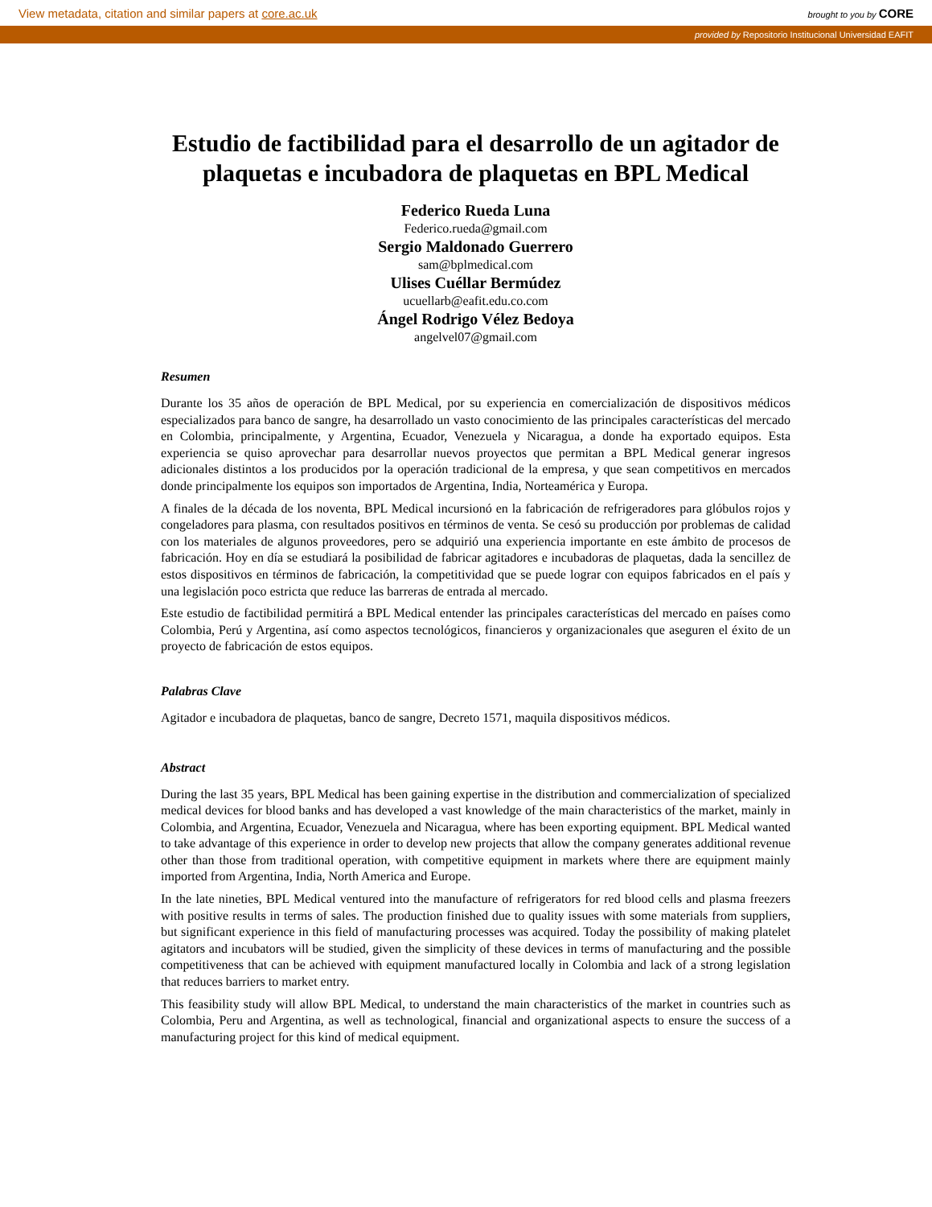View metadata, citation and similar papers at core.ac.uk brought to you by CORE
provided by Repositorio Institucional Universidad EAFIT
Estudio de factibilidad para el desarrollo de un agitador de plaquetas e incubadora de plaquetas en BPL Medical
Federico Rueda Luna
Federico.rueda@gmail.com
Sergio Maldonado Guerrero
sam@bplmedical.com
Ulises Cuéllar Bermúdez
ucuellarb@eafit.edu.co.com
Ángel Rodrigo Vélez Bedoya
angelvel07@gmail.com
Resumen
Durante los 35 años de operación de BPL Medical, por su experiencia en comercialización de dispositivos médicos especializados para banco de sangre, ha desarrollado un vasto conocimiento de las principales características del mercado en Colombia, principalmente, y Argentina, Ecuador, Venezuela y Nicaragua, a donde ha exportado equipos. Esta experiencia se quiso aprovechar para desarrollar nuevos proyectos que permitan a BPL Medical generar ingresos adicionales distintos a los producidos por la operación tradicional de la empresa, y que sean competitivos en mercados donde principalmente los equipos son importados de Argentina, India, Norteamérica y Europa.
A finales de la década de los noventa, BPL Medical incursionó en la fabricación de refrigeradores para glóbulos rojos y congeladores para plasma, con resultados positivos en términos de venta. Se cesó su producción por problemas de calidad con los materiales de algunos proveedores, pero se adquirió una experiencia importante en este ámbito de procesos de fabricación. Hoy en día se estudiará la posibilidad de fabricar agitadores e incubadoras de plaquetas, dada la sencillez de estos dispositivos en términos de fabricación, la competitividad que se puede lograr con equipos fabricados en el país y una legislación poco estricta que reduce las barreras de entrada al mercado.
Este estudio de factibilidad permitirá a BPL Medical entender las principales características del mercado en países como Colombia, Perú y Argentina, así como aspectos tecnológicos, financieros y organizacionales que aseguren el éxito de un proyecto de fabricación de estos equipos.
Palabras Clave
Agitador e incubadora de plaquetas, banco de sangre, Decreto 1571, maquila dispositivos médicos.
Abstract
During the last 35 years, BPL Medical has been gaining expertise in the distribution and commercialization of specialized medical devices for blood banks and has developed a vast knowledge of the main characteristics of the market, mainly in Colombia, and Argentina, Ecuador, Venezuela and Nicaragua, where has been exporting equipment. BPL Medical wanted to take advantage of this experience in order to develop new projects that allow the company generates additional revenue other than those from traditional operation, with competitive equipment in markets where there are equipment mainly imported from Argentina, India, North America and Europe.
In the late nineties, BPL Medical ventured into the manufacture of refrigerators for red blood cells and plasma freezers with positive results in terms of sales. The production finished due to quality issues with some materials from suppliers, but significant experience in this field of manufacturing processes was acquired. Today the possibility of making platelet agitators and incubators will be studied, given the simplicity of these devices in terms of manufacturing and the possible competitiveness that can be achieved with equipment manufactured locally in Colombia and lack of a strong legislation that reduces barriers to market entry.
This feasibility study will allow BPL Medical, to understand the main characteristics of the market in countries such as Colombia, Peru and Argentina, as well as technological, financial and organizational aspects to ensure the success of a manufacturing project for this kind of medical equipment.